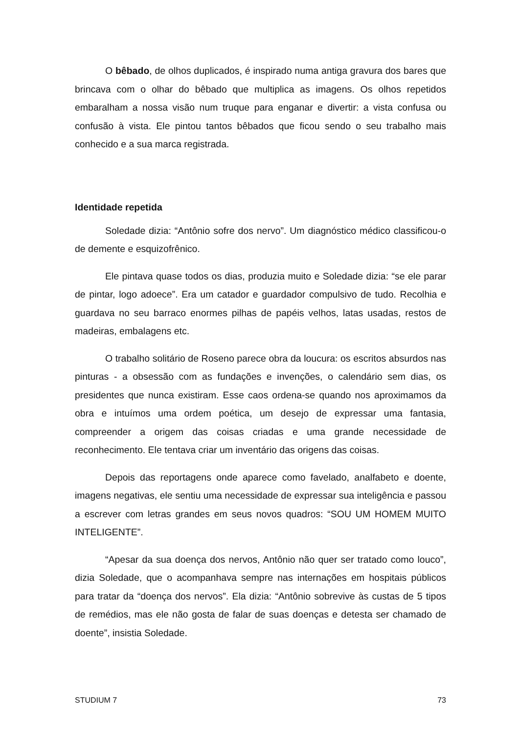O bêbado, de olhos duplicados, é inspirado numa antiga gravura dos bares que brincava com o olhar do bêbado que multiplica as imagens. Os olhos repetidos embaralham a nossa visão num truque para enganar e divertir: a vista confusa ou confusão à vista. Ele pintou tantos bêbados que ficou sendo o seu trabalho mais conhecido e a sua marca registrada.
Identidade repetida
Soledade dizia: “Antônio sofre dos nervo”. Um diagnóstico médico classificou-o de demente e esquizofrênico.
Ele pintava quase todos os dias, produzia muito e Soledade dizia: “se ele parar de pintar, logo adoece”. Era um catador e guardador compulsivo de tudo. Recolhia e guardava no seu barraco enormes pilhas de papéis velhos, latas usadas, restos de madeiras, embalagens etc.
O trabalho solitário de Roseno parece obra da loucura: os escritos absurdos nas pinturas - a obsessão com as fundações e invenções, o calendário sem dias, os presidentes que nunca existiram. Esse caos ordena-se quando nos aproximamos da obra e intuímos uma ordem poética, um desejo de expressar uma fantasia, compreender a origem das coisas criadas e uma grande necessidade de reconhecimento. Ele tentava criar um inventário das origens das coisas.
Depois das reportagens onde aparece como favelado, analfabeto e doente, imagens negativas, ele sentiu uma necessidade de expressar sua inteligência e passou a escrever com letras grandes em seus novos quadros: “SOU UM HOMEM MUITO INTELIGENTE”.
“Apesar da sua doença dos nervos, Antônio não quer ser tratado como louco”, dizia Soledade, que o acompanhava sempre nas internações em hospitais públicos para tratar da “doença dos nervos”. Ela dizia: “Antônio sobrevive às custas de 5 tipos de remédios, mas ele não gosta de falar de suas doenças e detesta ser chamado de doente”, insistia Soledade.
STUDIUM 7 73